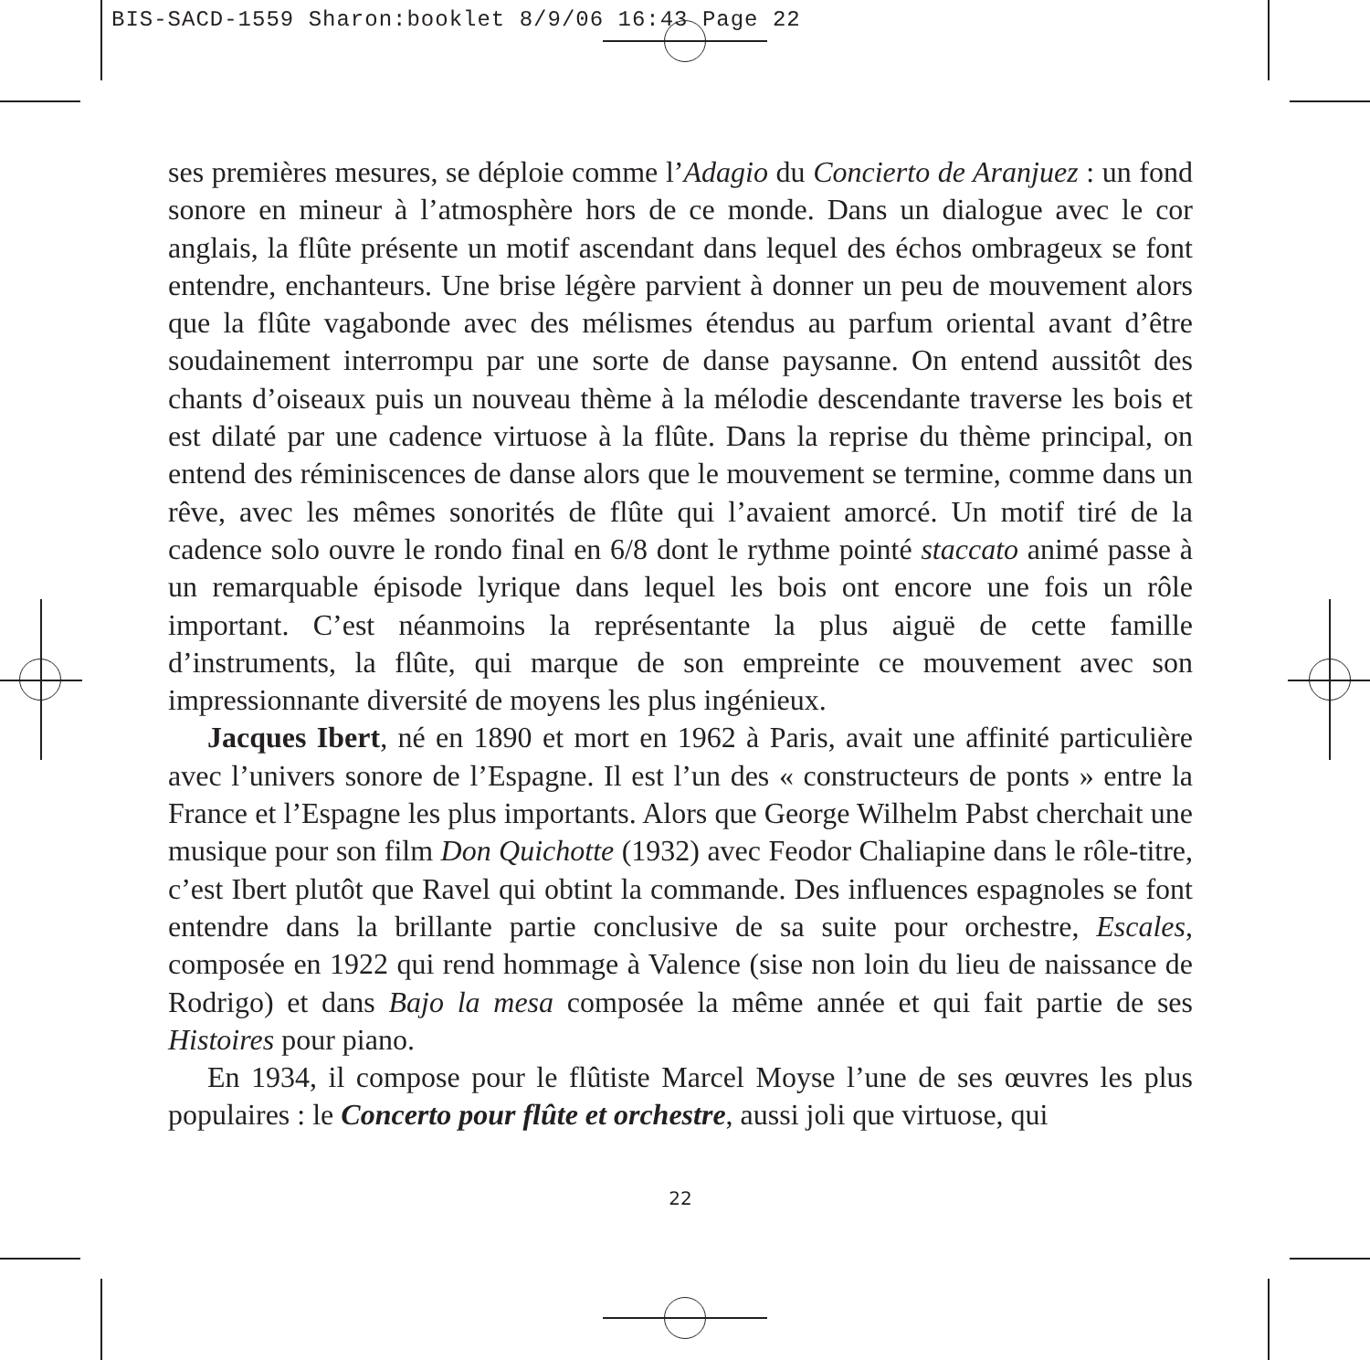BIS-SACD-1559 Sharon:booklet 8/9/06 16:43 Page 22
ses premières mesures, se déploie comme l’Adagio du Concierto de Aranjuez : un fond sonore en mineur à l’atmosphère hors de ce monde. Dans un dialogue avec le cor anglais, la flûte présente un motif ascendant dans lequel des échos ombrageux se font entendre, enchanteurs. Une brise légère parvient à donner un peu de mouvement alors que la flûte vagabonde avec des mélismes étendus au parfum oriental avant d’être soudainement interrompu par une sorte de danse paysanne. On entend aussitôt des chants d’oiseaux puis un nouveau thème à la mélodie descendante traverse les bois et est dilaté par une cadence virtuose à la flûte. Dans la reprise du thème principal, on entend des réminiscences de danse alors que le mouvement se termine, comme dans un rêve, avec les mêmes sonorités de flûte qui l’avaient amorcé. Un motif tiré de la cadence solo ouvre le rondo final en 6/8 dont le rythme pointé staccato animé passe à un remarquable épisode lyrique dans lequel les bois ont encore une fois un rôle important. C’est néanmoins la représentante la plus aiguë de cette famille d’instruments, la flûte, qui marque de son empreinte ce mouvement avec son impressionnante diversité de moyens les plus ingénieux.
Jacques Ibert, né en 1890 et mort en 1962 à Paris, avait une affinité particulière avec l’univers sonore de l’Espagne. Il est l’un des « constructeurs de ponts » entre la France et l’Espagne les plus importants. Alors que George Wilhelm Pabst cherchait une musique pour son film Don Quichotte (1932) avec Feodor Chaliapine dans le rôle-titre, c’est Ibert plutôt que Ravel qui obtint la commande. Des influences espagnoles se font entendre dans la brillante partie conclusive de sa suite pour orchestre, Escales, composée en 1922 qui rend hommage à Valence (sise non loin du lieu de naissance de Rodrigo) et dans Bajo la mesa composée la même année et qui fait partie de ses Histoires pour piano.
En 1934, il compose pour le flûtiste Marcel Moyse l’une de ses œuvres les plus populaires : le Concerto pour flûte et orchestre, aussi joli que virtuose, qui
22